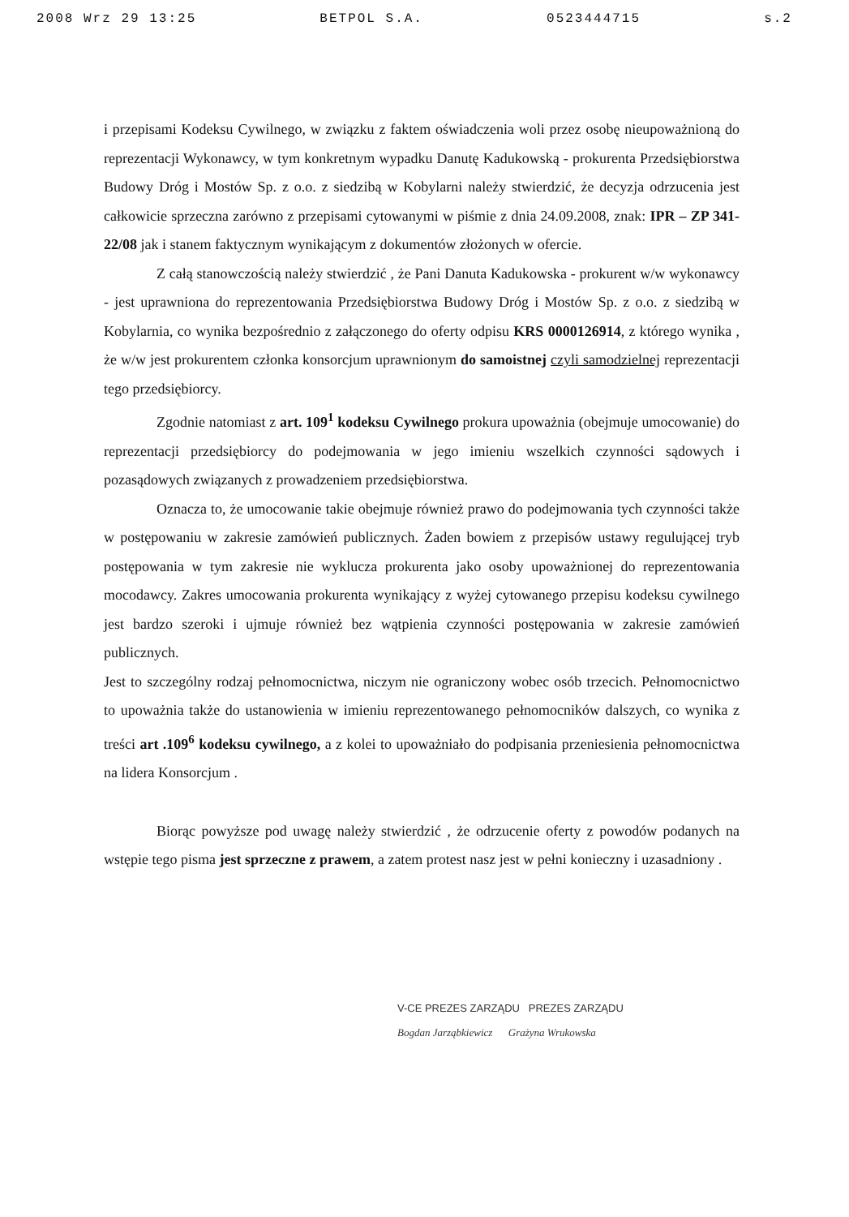2008 Wrz 29 13:25 BETPOL S.A. 0523444715 s.2
i przepisami Kodeksu Cywilnego, w związku z faktem oświadczenia woli przez osobę nieupoważnioną do reprezentacji Wykonawcy, w tym konkretnym wypadku Danutę Kadukowską - prokurenta Przedsiębiorstwa Budowy Dróg i Mostów Sp. z o.o. z siedzibą w Kobylarni należy stwierdzić, że decyzja odrzucenia jest całkowicie sprzeczna zarówno z przepisami cytowanymi w piśmie z dnia 24.09.2008, znak: IPR – ZP 341-22/08 jak i stanem faktycznym wynikającym z dokumentów złożonych w ofercie.
Z całą stanowczością należy stwierdzić , że Pani Danuta Kadukowska - prokurent w/w wykonawcy - jest uprawniona do reprezentowania Przedsiębiorstwa Budowy Dróg i Mostów Sp. z o.o. z siedzibą w Kobylarnia, co wynika bezpośrednio z załączonego do oferty odpisu KRS 0000126914, z którego wynika , że w/w jest prokurentem członka konsorcjum uprawnionym do samoistnej czyli samodzielnej reprezentacji tego przedsiębiorcy.
Zgodnie natomiast z art. 109<sup>1</sup> kodeksu Cywilnego prokura upoważnia (obejmuje umocowanie) do reprezentacji przedsiębiorcy do podejmowania w jego imieniu wszelkich czynności sądowych i pozasądowych związanych z prowadzeniem przedsiębiorstwa.
Oznacza to, że umocowanie takie obejmuje również prawo do podejmowania tych czynności także w postępowaniu w zakresie zamówień publicznych. Żaden bowiem z przepisów ustawy regulującej tryb postępowania w tym zakresie nie wyklucza prokurenta jako osoby upoważnionej do reprezentowania mocodawcy. Zakres umocowania prokurenta wynikający z wyżej cytowanego przepisu kodeksu cywilnego jest bardzo szeroki i ujmuje również bez wątpienia czynności postępowania w zakresie zamówień publicznych.
Jest to szczególny rodzaj pełnomocnictwa, niczym nie ograniczony wobec osób trzecich. Pełnomocnictwo to upoważnia także do ustanowienia w imieniu reprezentowanego pełnomocników dalszych, co wynika z treści art .109<sup>6</sup> kodeksu cywilnego, a z kolei to upoważniało do podpisania przeniesienia pełnomocnictwa na lidera Konsorcjum .
Biorąc powyższe pod uwagę należy stwierdzić , że odrzucenie oferty z powodów podanych na wstępie tego pisma jest sprzeczne z prawem, a zatem protest nasz jest w pełni konieczny i uzasadniony .
V-CE PREZES ZARZĄDU PREZES ZARZĄDU
Bogdan Jarząbkiewicz Grażyna Wrukowska